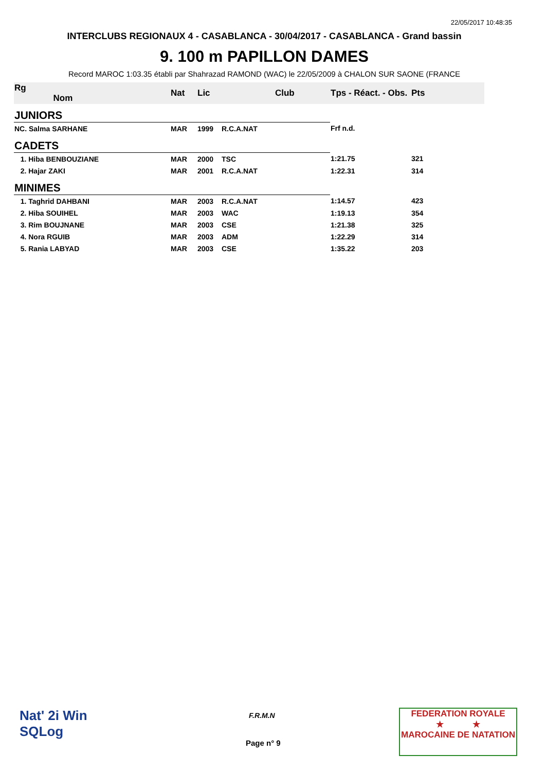22/05/2017 10:48:35
INTERCLUBS REGIONAUX 4 - CASABLANCA - 30/04/2017 - CASABLANCA - Grand bassin
9. 100 m PAPILLON DAMES
Record MAROC 1:03.35 établi par Shahrazad RAMOND (WAC) le 22/05/2009 à CHALON SUR SAONE (FRANCE
| Rg Nom | | Nat | Lic | Club | Tps - Réact. - Obs. | Pts |
| --- | --- | --- | --- | --- | --- | --- |
| JUNIORS | | | | | | |
| NC. Salma SARHANE | | MAR | 1999 | R.C.A.NAT | Frf n.d. | |
| CADETS | | | | | | |
| 1. Hiba BENBOUZIANE | | MAR | 2000 | TSC | 1:21.75 | 321 |
| 2. Hajar ZAKI | | MAR | 2001 | R.C.A.NAT | 1:22.31 | 314 |
| MINIMES | | | | | | |
| 1. Taghrid DAHBANI | | MAR | 2003 | R.C.A.NAT | 1:14.57 | 423 |
| 2. Hiba SOUIHEL | | MAR | 2003 | WAC | 1:19.13 | 354 |
| 3. Rim BOUJNANE | | MAR | 2003 | CSE | 1:21.38 | 325 |
| 4. Nora RGUIB | | MAR | 2003 | ADM | 1:22.29 | 314 |
| 5. Rania LABYAD | | MAR | 2003 | CSE | 1:35.22 | 203 |
Nat' 2i Win
SQLog
F.R.M.N
Page n° 9
FEDERATION ROYALE
★ ★
MAROCAINE DE NATATION